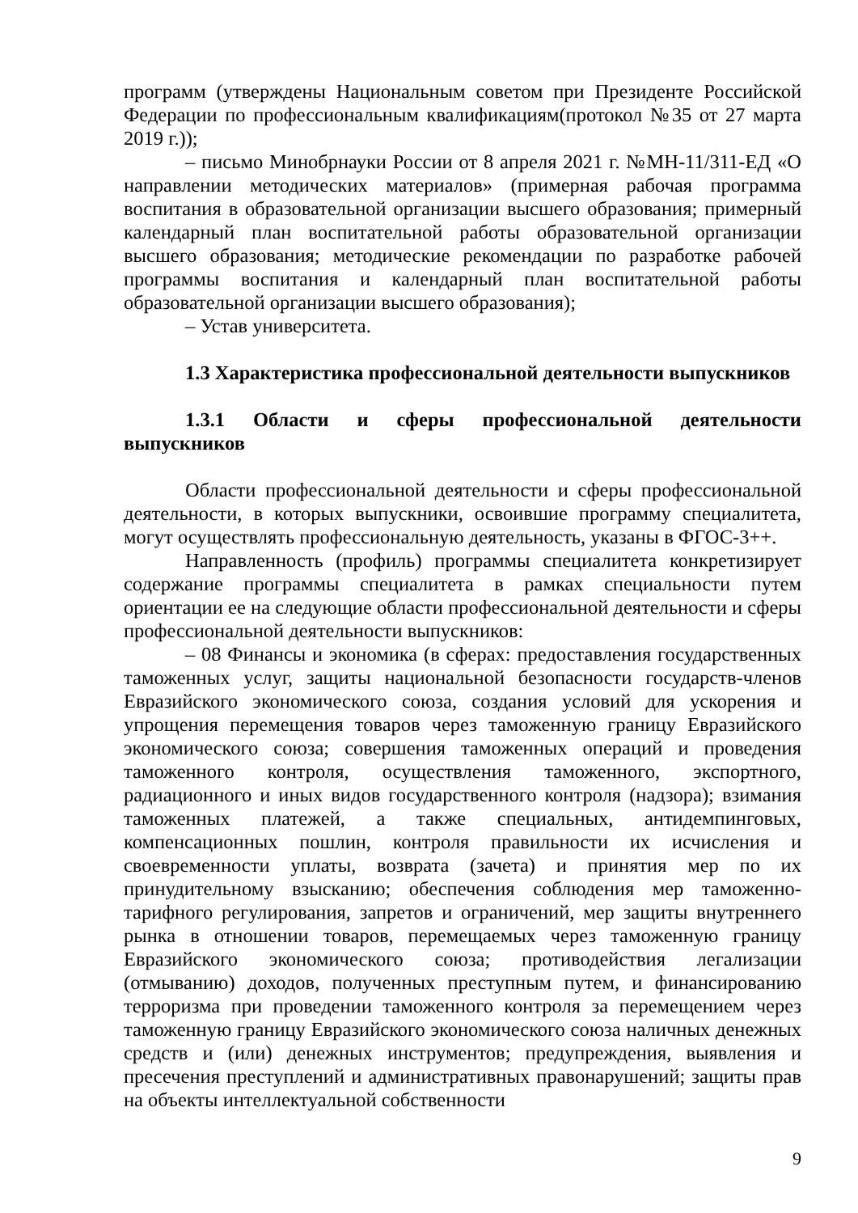программ (утверждены Национальным советом при Президенте Российской Федерации по профессиональным квалификациям(протокол №35 от 27 марта 2019 г.));
– письмо Минобрнауки России от 8 апреля 2021 г. №МН-11/311-ЕД «О направлении методических материалов» (примерная рабочая программа воспитания в образовательной организации высшего образования; примерный календарный план воспитательной работы образовательной организации высшего образования; методические рекомендации по разработке рабочей программы воспитания и календарный план воспитательной работы образовательной организации высшего образования);
– Устав университета.
1.3 Характеристика профессиональной деятельности выпускников
1.3.1 Области и сферы профессиональной деятельности выпускников
Области профессиональной деятельности и сферы профессиональной деятельности, в которых выпускники, освоившие программу специалитета, могут осуществлять профессиональную деятельность, указаны в ФГОС-3++.
Направленность (профиль) программы специалитета конкретизирует содержание программы специалитета в рамках специальности путем ориентации ее на следующие области профессиональной деятельности и сферы профессиональной деятельности выпускников:
– 08 Финансы и экономика (в сферах: предоставления государственных таможенных услуг, защиты национальной безопасности государств-членов Евразийского экономического союза, создания условий для ускорения и упрощения перемещения товаров через таможенную границу Евразийского экономического союза; совершения таможенных операций и проведения таможенного контроля, осуществления таможенного, экспортного, радиационного и иных видов государственного контроля (надзора); взимания таможенных платежей, а также специальных, антидемпинговых, компенсационных пошлин, контроля правильности их исчисления и своевременности уплаты, возврата (зачета) и принятия мер по их принудительному взысканию; обеспечения соблюдения мер таможенно-тарифного регулирования, запретов и ограничений, мер защиты внутреннего рынка в отношении товаров, перемещаемых через таможенную границу Евразийского экономического союза; противодействия легализации (отмыванию) доходов, полученных преступным путем, и финансированию терроризма при проведении таможенного контроля за перемещением через таможенную границу Евразийского экономического союза наличных денежных средств и (или) денежных инструментов; предупреждения, выявления и пресечения преступлений и административных правонарушений; защиты прав на объекты интеллектуальной собственности
9